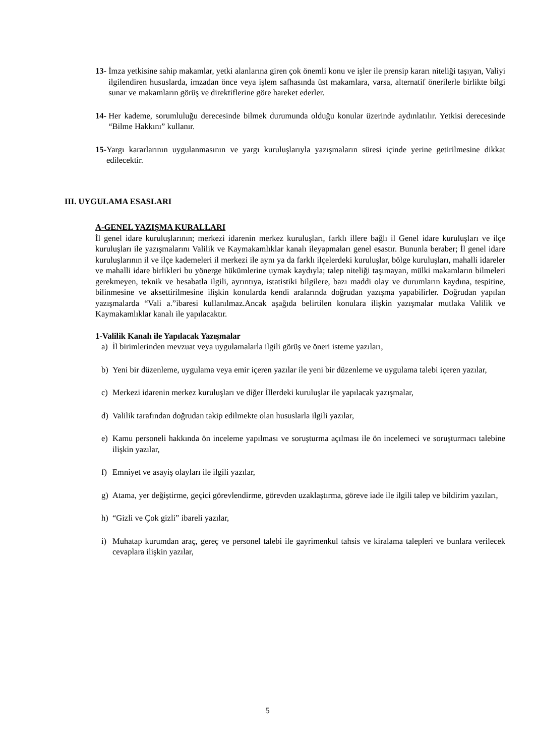13- İmza yetkisine sahip makamlar, yetki alanlarına giren çok önemli konu ve işler ile prensip kararı niteliği taşıyan, Valiyi ilgilendiren hususlarda, imzadan önce veya işlem safhasında üst makamlara, varsa, alternatif önerilerle birlikte bilgi sunar ve makamların görüş ve direktiflerine göre hareket ederler.
14- Her kademe, sorumluluğu derecesinde bilmek durumunda olduğu konular üzerinde aydınlatılır. Yetkisi derecesinde “Bilme Hakkını” kullanır.
15- Yargı kararlarının uygulanmasının ve yargı kuruluşlarıyla yazışmaların süresi içinde yerine getirilmesine dikkat edilecektir.
III. UYGULAMA ESASLARI
A-GENEL YAZIŞMA KURALLARI
İl genel idare kuruluşlarının; merkezi idarenin merkez kuruluşları, farklı illere bağlı il Genel idare kuruluşları ve ilçe kuruluşları ile yazışmalarını Valilik ve Kaymakamlıklar kanalı ileyapmaları genel esastır. Bununla beraber; İl genel idare kuruluşlarının il ve ilçe kademeleri il merkezi ile aynı ya da farklı ilçelerdeki kuruluşlar, bölge kuruluşları, mahalli idareler ve mahalli idare birlikleri bu yönerge hükümlerine uymak kaydıyla; talep niteliği taşımayan, mülki makamların bilmeleri gerekmeyen, teknik ve hesabatla ilgili, ayrıntıya, istatistiki bilgilere, bazı maddi olay ve durumların kaydına, tespitine, bilinmesine ve aksettirilmesine ilişkin konularda kendi aralarında doğrudan yazışma yapabilirler. Doğrudan yapılan yazışmalarda “Vali a.”ibaresi kullanılmaz.Ancak aşağıda belirtilen konulara ilişkin yazışmalar mutlaka Valilik ve Kaymakamlıklar kanalı ile yapılacaktır.
1-Valilik Kanalı ile Yapılacak Yazışmalar
a) İl birimlerinden mevzuat veya uygulamalarla ilgili görüş ve öneri isteme yazıları,
b) Yeni bir düzenleme, uygulama veya emir içeren yazılar ile yeni bir düzenleme ve uygulama talebi içeren yazılar,
c) Merkezi idarenin merkez kuruluşları ve diğer İllerdeki kuruluşlar ile yapılacak yazışmalar,
d) Valilik tarafından doğrudan takip edilmekte olan hususlarla ilgili yazılar,
e) Kamu personeli hakkında ön inceleme yapılması ve soruşturma açılması ile ön incelemeci ve soruşturmacı talebine ilişkin yazılar,
f) Emniyet ve asayiş olayları ile ilgili yazılar,
g) Atama, yer değiştirme, geçici görevlendirme, görevden uzaklaştırma, göreve iade ile ilgili talep ve bildirim yazıları,
h) “Gizli ve Çok gizli” ibareli yazılar,
i) Muhatap kurumdan araç, gereç ve personel talebi ile gayrimenkul tahsis ve kiralama talepleri ve bunlara verilecek cevaplara ilişkin yazılar,
5